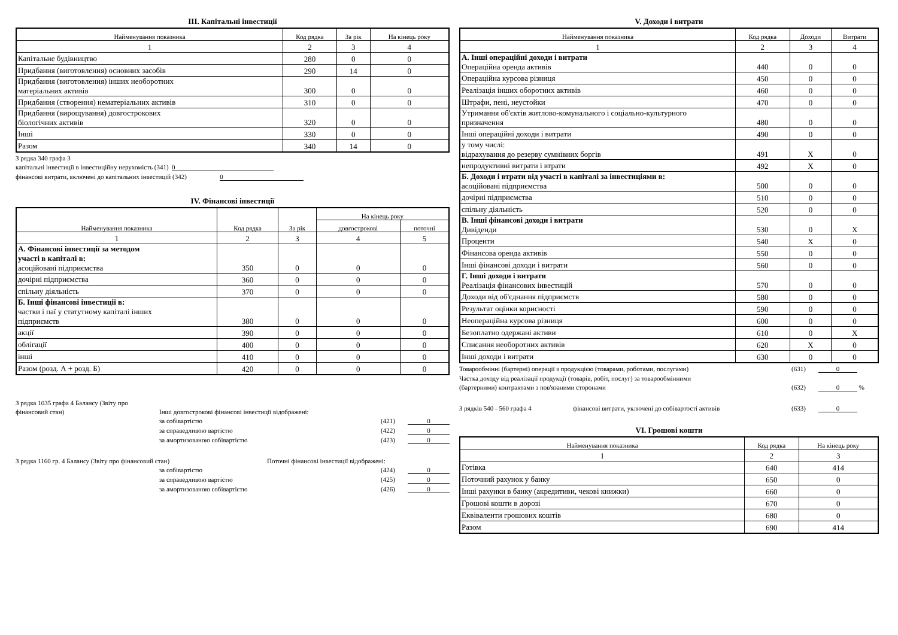III. Капітальні інвестиції
| Найменування показника | Код рядка | За рік | На кінець року |
| --- | --- | --- | --- |
| 1 | 2 | 3 | 4 |
| Капітальне будівництво | 280 | 0 | 0 |
| Придбання (виготовлення) основних засобів | 290 | 14 | 0 |
| Придбання (виготовлення) інших необоротних матеріальних активів | 300 | 0 | 0 |
| Придбання (створення) нематеріальних активів | 310 | 0 | 0 |
| Придбання (вирощування) довгострокових біологічних активів | 320 | 0 | 0 |
| Інші | 330 | 0 | 0 |
| Разом | 340 | 14 | 0 |
З рядка 340 графа 3
капітальні інвестиції в інвестиційну нерухомість (341) 0
фінансові витрати, включені до капітальних інвестицій (342) 0
IV. Фінансові інвестиції
| Найменування показника | Код рядка | За рік | На кінець року | |
| --- | --- | --- | --- | --- |
| | | | довгострокові | поточні |
| 1 | 2 | 3 | 4 | 5 |
| А. Фінансові інвестиції за методом участі в капіталі в: асоційовані підприємства | 350 | 0 | 0 | 0 |
| дочірні підприємства | 360 | 0 | 0 | 0 |
| спільну діяльність | 370 | 0 | 0 | 0 |
| Б. Інші фінансові інвестиції в: частки і паї у статутному капіталі інших підприємств | 380 | 0 | 0 | 0 |
| акції | 390 | 0 | 0 | 0 |
| облігації | 400 | 0 | 0 | 0 |
| інші | 410 | 0 | 0 | 0 |
| Разом (розд. А + розд. Б) | 420 | 0 | 0 | 0 |
З рядка 1035 графа 4 Балансу (Звіту про
фінансовий стан) Інші довгострокові фінансові інвестиції відображені:
за собівартістю (421) 0
за справедливою вартістю (422) 0
за амортизованою собівартістю (423) 0
З рядка 1160 гр. 4 Балансу (Звіту про фінансовий стан) Поточні фінансові інвестиції відображені:
за собівартістю (424) 0
за справедливою вартістю (425) 0
за амортизованою собівартістю (426) 0
V. Доходи і витрати
| Найменування показника | Код рядка | Доходи | Витрати |
| --- | --- | --- | --- |
| 1 | 2 | 3 | 4 |
| А. Інші операційні доходи і витрати Операційна оренда активів | 440 | 0 | 0 |
| Операційна курсова різниця | 450 | 0 | 0 |
| Реалізація інших оборотних активів | 460 | 0 | 0 |
| Штрафи, пені, неустойки | 470 | 0 | 0 |
| Утримання об'єктів житлово-комунального і соціально-культурного призначення | 480 | 0 | 0 |
| Інші операційні доходи і витрати | 490 | 0 | 0 |
| у тому числі: відрахування до резерву сумнівних боргів | 491 | X | 0 |
| непродуктивні витрати і втрати | 492 | X | 0 |
| Б. Доходи і втрати від участі в капіталі за інвестиціями в: асоційовані підприємства | 500 | 0 | 0 |
| дочірні підприємства | 510 | 0 | 0 |
| спільну діяльність | 520 | 0 | 0 |
| В. Інші фінансові доходи і витрати Дивіденди | 530 | 0 | X |
| Проценти | 540 | X | 0 |
| Фінансова оренда активів | 550 | 0 | 0 |
| Інші фінансові доходи і витрати | 560 | 0 | 0 |
| Г. Інші доходи і витрати Реалізація фінансових інвестицій | 570 | 0 | 0 |
| Доходи від об'єднання підприємств | 580 | 0 | 0 |
| Результат оцінки корисності | 590 | 0 | 0 |
| Неопераційна курсова різниця | 600 | 0 | 0 |
| Безоплатно одержані активи | 610 | 0 | X |
| Списання необоротних активів | 620 | X | 0 |
| Інші доходи і витрати | 630 | 0 | 0 |
Товарообмінні (бартерні) операції з продукцією (товарами, роботами, послугами) (631) 0
Частка доходу від реалізації продукції (товарів, робіт, послуг) за товарообмінними
(бартерними) контрактами з пов'язаними сторонами (632) 0 %
З рядків 540 - 560 графа 4 фінансові витрати, уключені до собівартості активів (633) 0
VI. Грошові кошти
| Найменування показника | Код рядка | На кінець року |
| --- | --- | --- |
| 1 | 2 | 3 |
| Готівка | 640 | 414 |
| Поточний рахунок у банку | 650 | 0 |
| Інші рахунки в банку (акредитиви, чекові книжки) | 660 | 0 |
| Грошові кошти в дорозі | 670 | 0 |
| Еквіваленти грошових коштів | 680 | 0 |
| Разом | 690 | 414 |